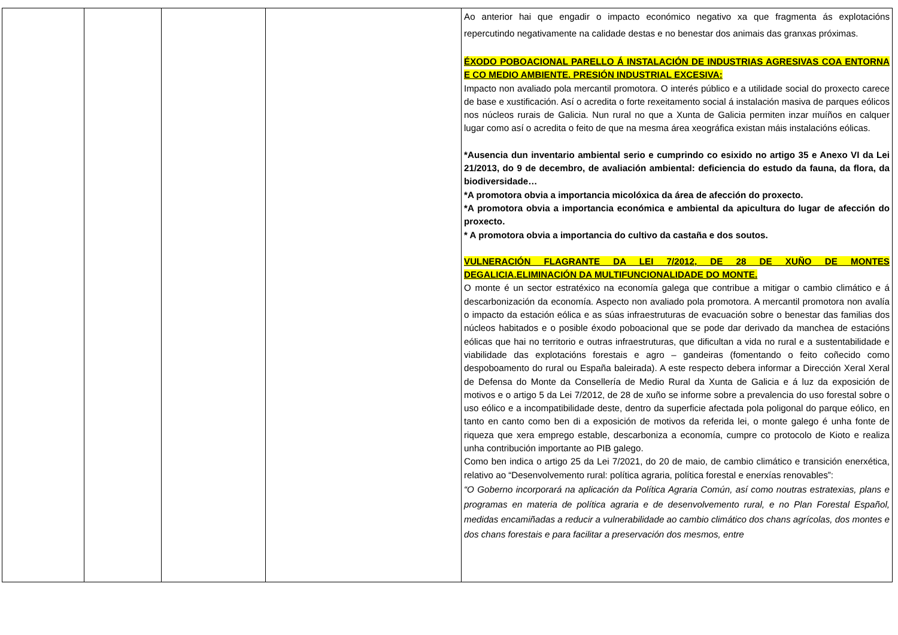| | | | | Ao anterior hai que engadir o impacto económico negativo xa que fragmenta ás explotacións repercutindo negativamente na calidade destas e no benestar dos animais das granxas próximas. ÉXODO POBOACIONAL PARELLO Á INSTALACIÓN DE INDUSTRIAS AGRESIVAS COA ENTORNA E CO MEDIO AMBIENTE. PRESIÓN INDUSTRIAL EXCESIVA: Impacto non avaliado pola mercantil promotora. O interés público e a utilidade social do proxecto carece de base e xustificación. Así o acredita o forte rexeitamento social á instalación masiva de parques eólicos nos núcleos rurais de Galicia. Nun rural no que a Xunta de Galicia permiten inzar muíños en calquer lugar como así o acredita o feito de que na mesma área xeográfica existan máis instalacións eólicas. *Ausencia dun inventario ambiental serio e cumprindo co esixido no artigo 35 e Anexo VI da Lei 21/2013, do 9 de decembro, de avaliación ambiental: deficiencia do estudo da fauna, da flora, da biodiversidade… *A promotora obvia a importancia micolóxica da área de afección do proxecto. *A promotora obvia a importancia económica e ambiental da apicultura do lugar de afección do proxecto. * A promotora obvia a importancia do cultivo da castaña e dos soutos. VULNERACIÓN FLAGRANTE DA LEI 7/2012, DE 28 DE XUÑO DE MONTES DEGALICIA.ELIMINACIÓN DA MULTIFUNCIONALIDADE DO MONTE. O monte é un sector estratéxico na economía galega que contribue a mitigar o cambio climático e á descarbonización da economía. Aspecto non avaliado pola promotora. A mercantil promotora non avalía o impacto da estación eólica e as súas infraestruturas de evacuación sobre o benestar das familias dos núcleos habitados e o posible éxodo poboacional que se pode dar derivado da manchea de estacións eólicas que hai no territorio e outras infraestruturas, que dificultan a vida no rural e a sustentabilidade e viabilidade das explotacións forestais e agro – gandeiras (fomentando o feito coñecido como despoboamento do rural ou España baleirada). A este respecto debera informar a Dirección Xeral Xeral de Defensa do Monte da Consellería de Medio Rural da Xunta de Galicia e á luz da exposición de motivos e o artigo 5 da Lei 7/2012, de 28 de xuño se informe sobre a prevalencia do uso forestal sobre o uso eólico e a incompatibilidade deste, dentro da superficie afectada pola poligonal do parque eólico, en tanto en canto como ben di a exposición de motivos da referida lei, o monte galego é unha fonte de riqueza que xera emprego estable, descarboniza a economía, cumpre co protocolo de Kioto e realiza unha contribución importante ao PIB galego. Como ben indica o artigo 25 da Lei 7/2021, do 20 de maio, de cambio climático e transición enerxética, relativo ao “Desenvolvemento rural: política agraria, política forestal e enerxías renovables”: “O Goberno incorporará na aplicación da Política Agraria Común, así como noutras estratexias, plans e programas en materia de política agraria e de desenvolvemento rural, e no Plan Forestal Español, medidas encamiñadas a reducir a vulnerabilidade ao cambio climático dos chans agrícolas, dos montes e dos chans forestais e para facilitar a preservación dos mesmos, entre |